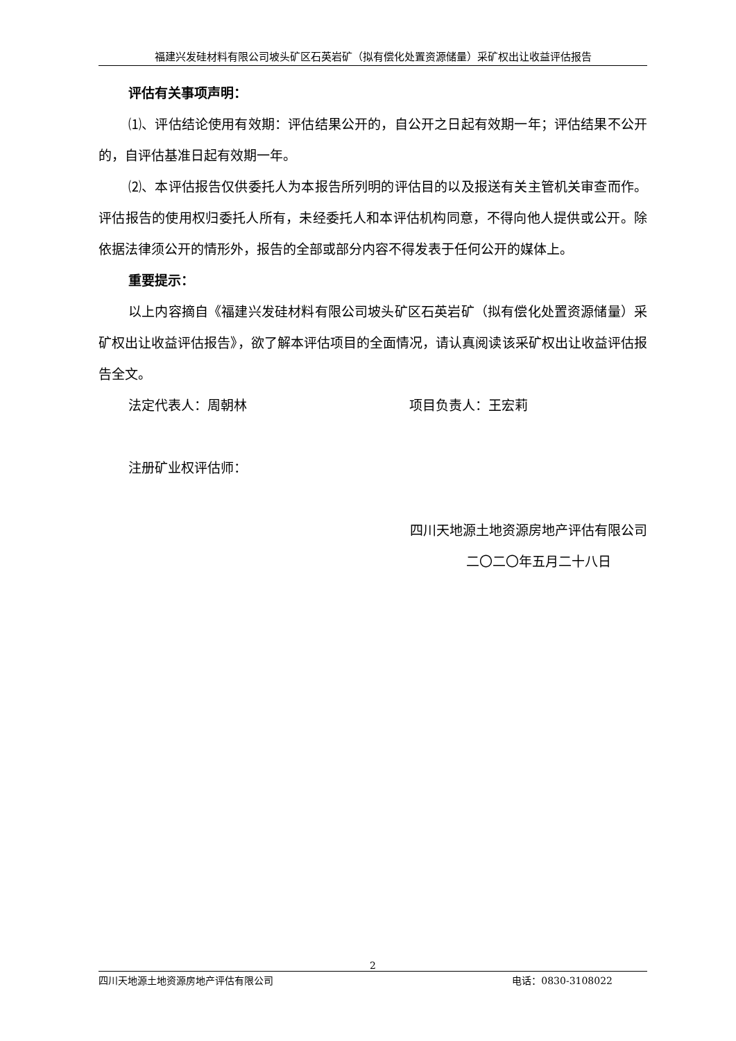福建兴发硅材料有限公司坡头矿区石英岩矿（拟有偿化处置资源储量）采矿权出让收益评估报告
评估有关事项声明：
⑴、评估结论使用有效期：评估结果公开的，自公开之日起有效期一年；评估结果不公开的，自评估基准日起有效期一年。
⑵、本评估报告仅供委托人为本报告所列明的评估目的以及报送有关主管机关审查而作。评估报告的使用权归委托人所有，未经委托人和本评估机构同意，不得向他人提供或公开。除依据法律须公开的情形外，报告的全部或部分内容不得发表于任何公开的媒体上。
重要提示：
以上内容摘自《福建兴发硅材料有限公司坡头矿区石英岩矿（拟有偿化处置资源储量）采矿权出让收益评估报告》，欲了解本评估项目的全面情况，请认真阅读该采矿权出让收益评估报告全文。
法定代表人：周朝林 项目负责人：王宏莉
注册矿业权评估师：
四川天地源土地资源房地产评估有限公司
二〇二〇年五月二十八日
2
四川天地源土地资源房地产评估有限公司 电话：0830-3108022